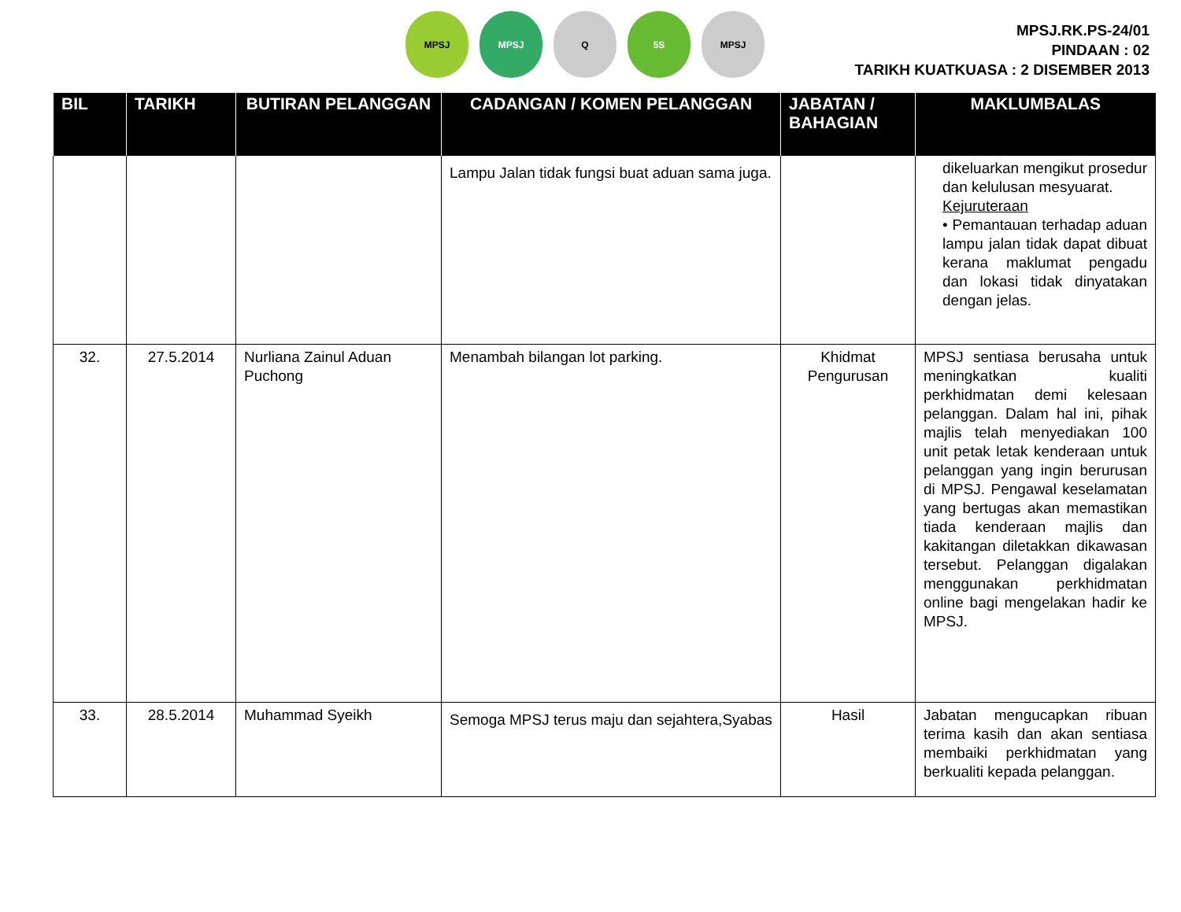MPSJ MPSJ Q 5S MPSJ
MPSJ.RK.PS-24/01
PINDAAN : 02
TARIKH KUATKUASA : 2 DISEMBER 2013
| BIL | TARIKH | BUTIRAN PELANGGAN | CADANGAN / KOMEN PELANGGAN | JABATAN / BAHAGIAN | MAKLUMBALAS |
| --- | --- | --- | --- | --- | --- |
| | | | Lampu Jalan tidak fungsi buat aduan sama juga. | | dikeluarkan mengikut prosedur dan kelulusan mesyuarat. Kejuruteraan • Pemantauan terhadap aduan lampu jalan tidak dapat dibuat kerana maklumat pengadu dan lokasi tidak dinyatakan dengan jelas. |
| 32. | 27.5.2014 | Nurliana Zainul Aduan Puchong | Menambah bilangan lot parking. | Khidmat Pengurusan | MPSJ sentiasa berusaha untuk meningkatkan kualiti perkhidmatan demi kelesaan pelanggan. Dalam hal ini, pihak majlis telah menyediakan 100 unit petak letak kenderaan untuk pelanggan yang ingin berurusan di MPSJ. Pengawal keselamatan yang bertugas akan memastikan tiada kenderaan majlis dan kakitangan diletakkan dikawasan tersebut. Pelanggan digalakan menggunakan perkhidmatan online bagi mengelakan hadir ke MPSJ. |
| 33. | 28.5.2014 | Muhammad Syeikh | Semoga MPSJ terus maju dan sejahtera,Syabas | Hasil | Jabatan mengucapkan ribuan terima kasih dan akan sentiasa membaiki perkhidmatan yang berkualiti kepada pelanggan. |